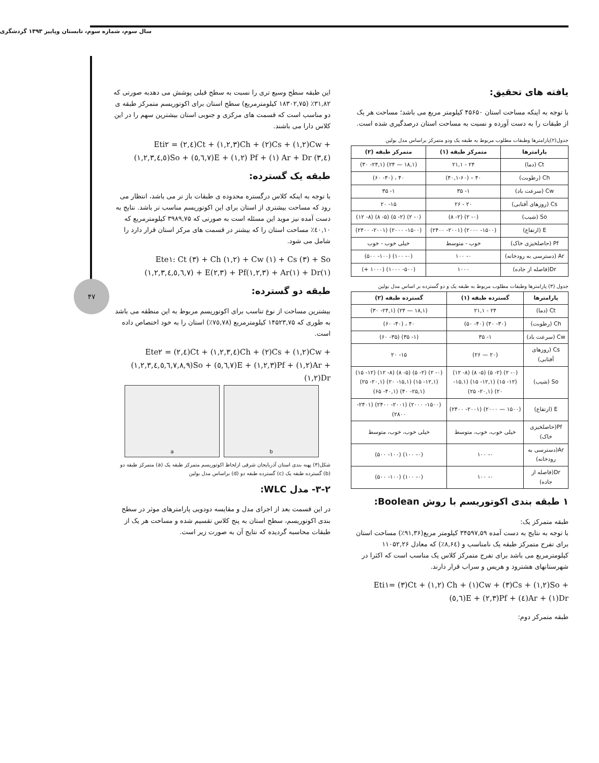سال سوم، شماره سوم، تابستان وپاییز ۱۳۹۳ گردشگری
۴۷
یافته های تحقیق:
با توجه به اینکه مساحت استان ۴۵۶۵۰ کیلومتر مربع می باشد؛ مساحت هر یک از طبقات را به دست آورده و نسبت به مساحت استان درصدگیری شده است.
جدول(۲)پارامترها وطبقات مطلوب مربوط به طبقه یک ودو متمرکز براساس مدل بولین
| پارامترها | متمرکز طبقه (۱) | متمرکز طبقه (۲) |
| --- | --- | --- |
| Ct (دما) | ۲۴ - ۲۱,۱ | (۱۸,۱ — ۲۴) (۲۴,۱- ۳۰) |
| Ch (رطوبت) | ۴۰ – (۴۰,۱-۶۰) | ۴۰ ، (۴۰- ۶۰) |
| Cw (سرعت باد) | ۱- ۳۵ | ۱- ۳۵ |
| Cs (روزهای آفتابی) | ۲۰ - ۲۶ | ۱۵- ۲۰ |
| So (شیب) | (۰- ۲) (۲- ۸) | (۰- ۲) (۲- ۵) (۵- ۸) (۸- ۱۲) |
| E (ارتفاع) | (۱۵۰۰- ۲۰۰۰) (۲۰۰۱- ۲۴۰۰) | (۱۵۰۰- ۲۰۰۰) (۲۰۰۱- ۲۴۰۰) |
| Pf (حاصلخیزی خاک) | خوب - متوسط | خیلی خوب - خوب |
| Ar (دسترسی به رودخانه) | ۰- ۱۰۰ | (۰- ۱۰۰) (۱۰۰- ۵۰۰) |
| Dr(فاصله از جاده) | ۱۰۰۰ | (۵۰۰- ۱۰۰۰) (۱۰۰۰ +) |
جدول (۳) پارامترها وطبقات مطلوب مربوط به طبقه یک و دو گسترده بر اساس مدل بولین
| پارامترها | گسترده طبقه (۱) | گسترده طبقه (۲) |
| --- | --- | --- |
| Ct (دما) | ۲۴ - ۲۱,۱ | (۱۸,۱ — ۲۴) (۲۴,۱- ۳۰) |
| Ch (رطوبت) | (۳۰- ۴۰) (۴۰- ۵۰) | ۴۰ ، (۴۰- ۶۰) |
| Cw (سرعت باد) | ۱- ۳۵ | (۱- ۳۵) (۳۵- ۶۰) |
| Cs (روزهای آفتابی) | (۲۰ — ۲۶) | ۱۵- ۲۰ |
| So (شیب) | (۰- ۲) (۲- ۵) (۵- ۸) (۸- ۱۲) (۱۲- ۱۵) (۱۲,۱- ۱۵) (۱۵,۱- ۲۰) (۲۰,۱- ۲۵) | (۰- ۲) (۲- ۵) (۵- ۸) (۸- ۱۲) (۱۲- ۱۵) (۱۲,۱- ۱۵) (۱۵,۱- ۲۰) (۲۰,۱- ۲۵) (۲۵,۱- ۴۰) (۴۰,۱- ۶۵) |
| E (ارتفاع) | (۱۵۰۰ — ۲۰۰۰) (۲۰۰۱- ۲۴۰۰) | (۱۵۰۰- ۲۰۰۰) (۲۰۰۱- ۲۴۰۰) (۲۴۰۱- ۲۸۰۰) |
| Pf(حاصلخیزی خاک) | خیلی خوب، خوب، متوسط | خیلی خوب، خوب، متوسط |
| Ar(دسترسی به رودخانه) | ۰- ۱۰۰ | (۰- ۱۰۰) (۱۰۰- ۵۰۰) |
| Dr(فاصله از جاده) | ۰- ۱۰۰ | (۰- ۱۰۰) (۱۰۰- ۵۰۰) |
۱ طبقه بندی اکوتوریسم با روش Boolean:
طبقه متمرکز یک:
با توجه به نتایج به دست آمده ۳۴۵۹۷,۵۹ کیلومتر مربع(۹۱,۳۶٪) مساحت استان برای تفرج متمرکز طبقه یک نامناسب و (۸,۶٤٪) که معادل ۱۱۰۵۲,۲۶ کیلومترمربع می باشد برای تفرج متمرکز کلاس یک مناسب است که اکثرا در شهرستانهای هشترود و هریس و سراب قرار دارند.
Eti۱= (۳)Ct + (۱,۲) Ch + (۱)Cw + (۳)Cs + (۱,۲)So + (٥,٦)E + (۲,۳)Pf + (٤)Ar + (۱)Dr
طبقه متمرکز دوم:
این طبقه سطح وسیع تری را نسبت به سطح قبلی پوشش می دهدبه صورتی که ۳۱,۸۲٪ (۱۸۳۰۲,۷۵ کیلومترمربع) سطح استان برای اکوتوریسم متمرکز طبقه ی دو مناسب است که قسمت های مرکزی و جنوبی استان بیشترین سهم را در این کلاس دارا می باشند.
Eti۲ = (۲,٤)Ct + (۱,۲,۳)Ch + (۲)Cs + (۱,۲)Cw + (۱,۲,۳,٤,٥)So + (٥,٦,۷)E + (۱,۲) Pf + (۱) Ar + Dr (۳,٤)
طبقه یک گسترده:
با توجه به اینکه کلاس درگستره محدوده ی طبقات باز تر می باشد، انتظار می رود که مساحت بیشتری از استان برای این اکوتوریسم مناسب تر باشد. نتایج به دست آمده نیز موید این مسئله است به صورتی که ۳۹۸۹,۷۵ کیلومترمربع که ٤۰,۱۰٪ مساحت استان را که بیشتر در قسمت های مرکز استان قرار دارد را شامل می شود.
Ete۱: Ct (۳) + Ch (۱,۲) + Cw (۱) + Cs (۳) + So (۱,۲,۳,٤,٥,٦,۷) + E(۲,۳) + Pf(۱,۲,۳) + Ar(۱) + Dr(۱)
طبقه دو گسترده:
بیشترین مساحت از نوع تناسب برای اکوتوریسم مربوط به این منطقه می باشد به طوری که ۱۴۵۲۳,۷۵ کیلومترمربع (۷٥,۷۸٪) استان را به خود اختصاص داده است.
Ete۲ = (۲,٤)Ct + (۱,۲,۳,٤)Ch + (۲)Cs + (۱,۲)Cw + (۱,۲,۳,٤,٥,٦,۷,۸,۹)So + (٥,٦,۷)E + (۱,۲,۳)Pf + (۱,۲)Ar + (۱,۲)Dr
a b
شکل(۳) پهنه بندی استان آذربایجان شرقی ازلحاظ اکوتوریسم متمرکز طبقه یک (a) متمرکز طبقه دو (b) گسترده طبقه یک (c) گسترده طبقه دو (d) براساس مدل بولین
۳-۲- مدل WLC:
در این قسمت بعد از اجرای مدل و مقایسه دودویی پارامترهای موثر در سطح بندی اکوتوریسم، سطح استان به پنج کلاس تقسیم شده و مساحت هر یک از طبقات محاسبه گردیده که نتایج آن به صورت زیر است.